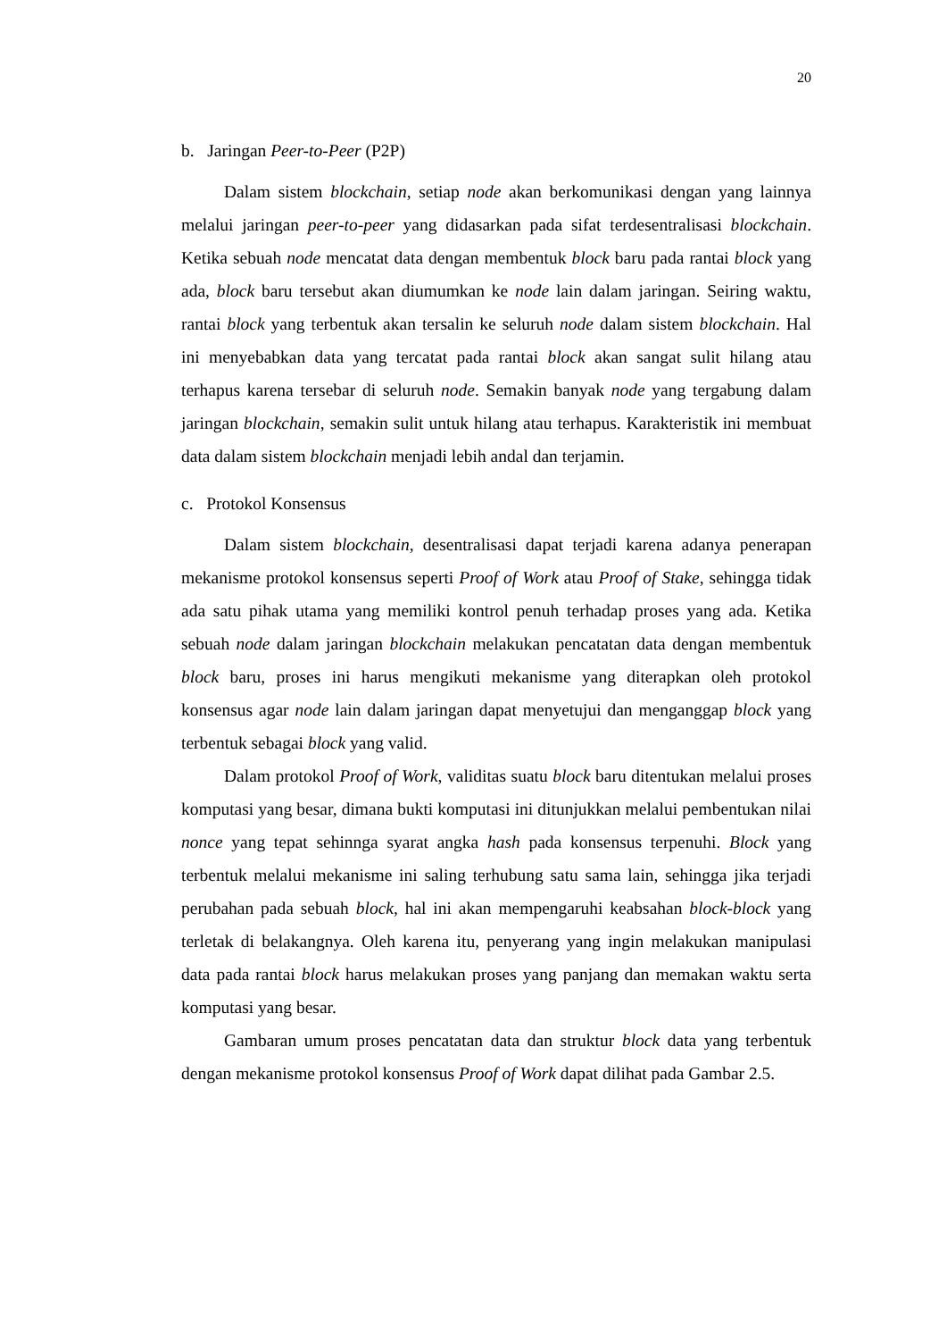20
b. Jaringan Peer-to-Peer (P2P)
Dalam sistem blockchain, setiap node akan berkomunikasi dengan yang lainnya melalui jaringan peer-to-peer yang didasarkan pada sifat terdesentralisasi blockchain. Ketika sebuah node mencatat data dengan membentuk block baru pada rantai block yang ada, block baru tersebut akan diumumkan ke node lain dalam jaringan. Seiring waktu, rantai block yang terbentuk akan tersalin ke seluruh node dalam sistem blockchain. Hal ini menyebabkan data yang tercatat pada rantai block akan sangat sulit hilang atau terhapus karena tersebar di seluruh node. Semakin banyak node yang tergabung dalam jaringan blockchain, semakin sulit untuk hilang atau terhapus. Karakteristik ini membuat data dalam sistem blockchain menjadi lebih andal dan terjamin.
c. Protokol Konsensus
Dalam sistem blockchain, desentralisasi dapat terjadi karena adanya penerapan mekanisme protokol konsensus seperti Proof of Work atau Proof of Stake, sehingga tidak ada satu pihak utama yang memiliki kontrol penuh terhadap proses yang ada. Ketika sebuah node dalam jaringan blockchain melakukan pencatatan data dengan membentuk block baru, proses ini harus mengikuti mekanisme yang diterapkan oleh protokol konsensus agar node lain dalam jaringan dapat menyetujui dan menganggap block yang terbentuk sebagai block yang valid.
Dalam protokol Proof of Work, validitas suatu block baru ditentukan melalui proses komputasi yang besar, dimana bukti komputasi ini ditunjukkan melalui pembentukan nilai nonce yang tepat sehinnga syarat angka hash pada konsensus terpenuhi. Block yang terbentuk melalui mekanisme ini saling terhubung satu sama lain, sehingga jika terjadi perubahan pada sebuah block, hal ini akan mempengaruhi keabsahan block-block yang terletak di belakangnya. Oleh karena itu, penyerang yang ingin melakukan manipulasi data pada rantai block harus melakukan proses yang panjang dan memakan waktu serta komputasi yang besar.
Gambaran umum proses pencatatan data dan struktur block data yang terbentuk dengan mekanisme protokol konsensus Proof of Work dapat dilihat pada Gambar 2.5.